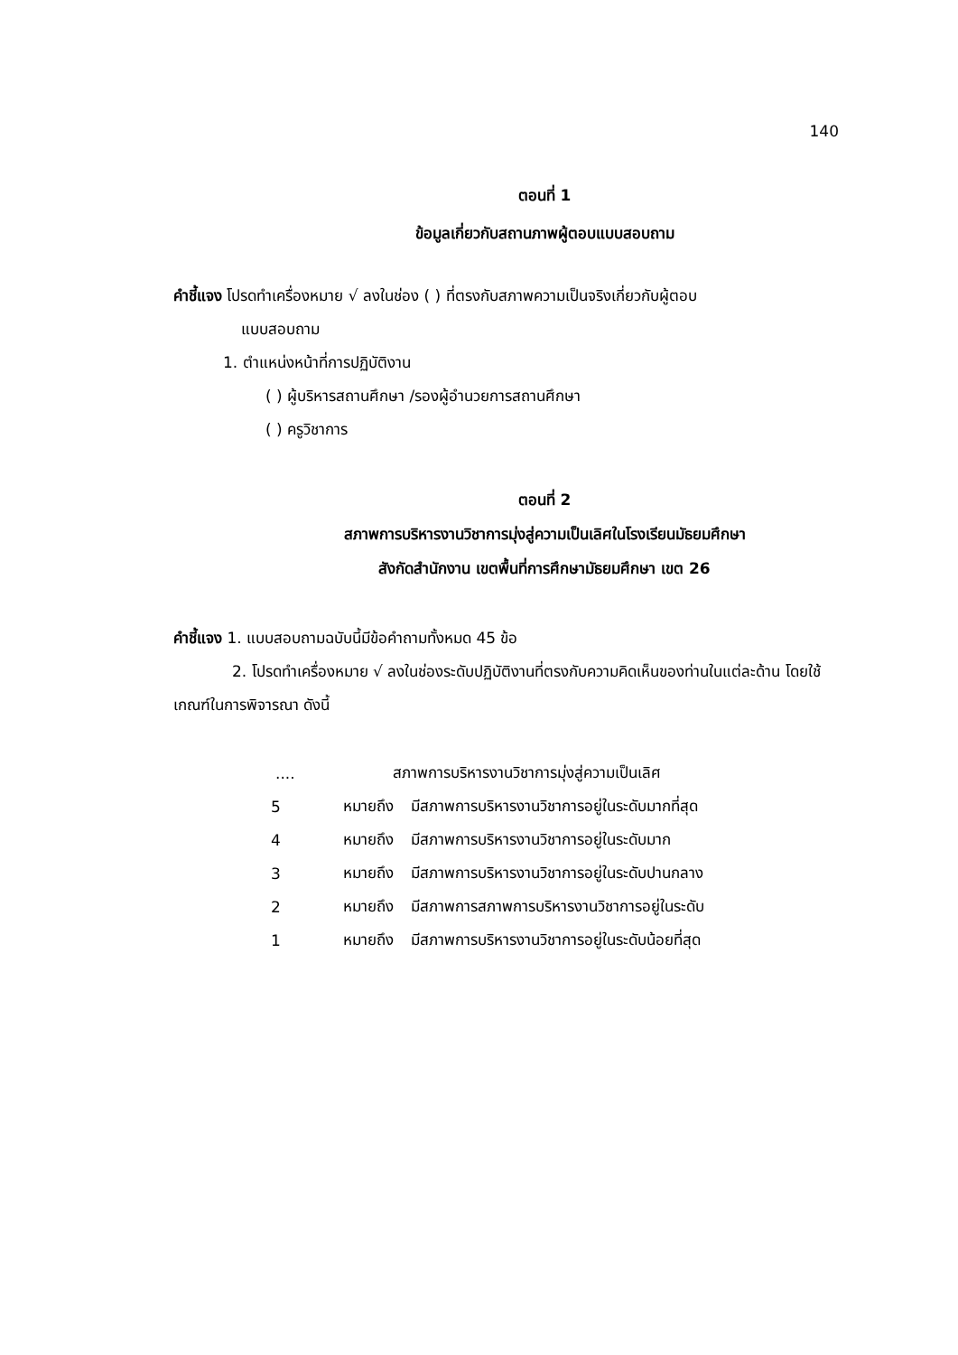140
ตอนที่ 1
ข้อมูลเกี่ยวกับสถานภาพผู้ตอบแบบสอบถาม
คำชี้แจง โปรดทำเครื่องหมาย √ ลงในช่อง ( ) ที่ตรงกับสภาพความเป็นจริงเกี่ยวกับผู้ตอบ
แบบสอบถาม
1. ตำแหน่งหน้าที่การปฏิบัติงาน
( ) ผู้บริหารสถานศึกษา /รองผู้อำนวยการสถานศึกษา
( ) ครูวิชาการ
ตอนที่ 2
สภาพการบริหารงานวิชาการมุ่งสู่ความเป็นเลิศในโรงเรียนมัธยมศึกษา
สังกัดสำนักงาน เขตพื้นที่การศึกษามัธยมศึกษา เขต 26
คำชี้แจง 1. แบบสอบถามฉบับนี้มีข้อคำถามทั้งหมด 45 ข้อ
2. โปรดทำเครื่องหมาย √ ลงในช่องระดับปฏิบัติงานที่ตรงกับความคิดเห็นของท่านในแต่ละด้าน โดยใช้เกณฑ์ในการพิจารณา ดังนี้
| .... | สภาพการบริหารงานวิชาการมุ่งสู่ความเป็นเลิศ | |
| 5 | หมายถึง | มีสภาพการบริหารงานวิชาการอยู่ในระดับมากที่สุด |
| 4 | หมายถึง | มีสภาพการบริหารงานวิชาการอยู่ในระดับมาก |
| 3 | หมายถึง | มีสภาพการบริหารงานวิชาการอยู่ในระดับปานกลาง |
| 2 | หมายถึง | มีสภาพการสภาพการบริหารงานวิชาการอยู่ในระดับ |
| 1 | หมายถึง | มีสภาพการบริหารงานวิชาการอยู่ในระดับน้อยที่สุด |